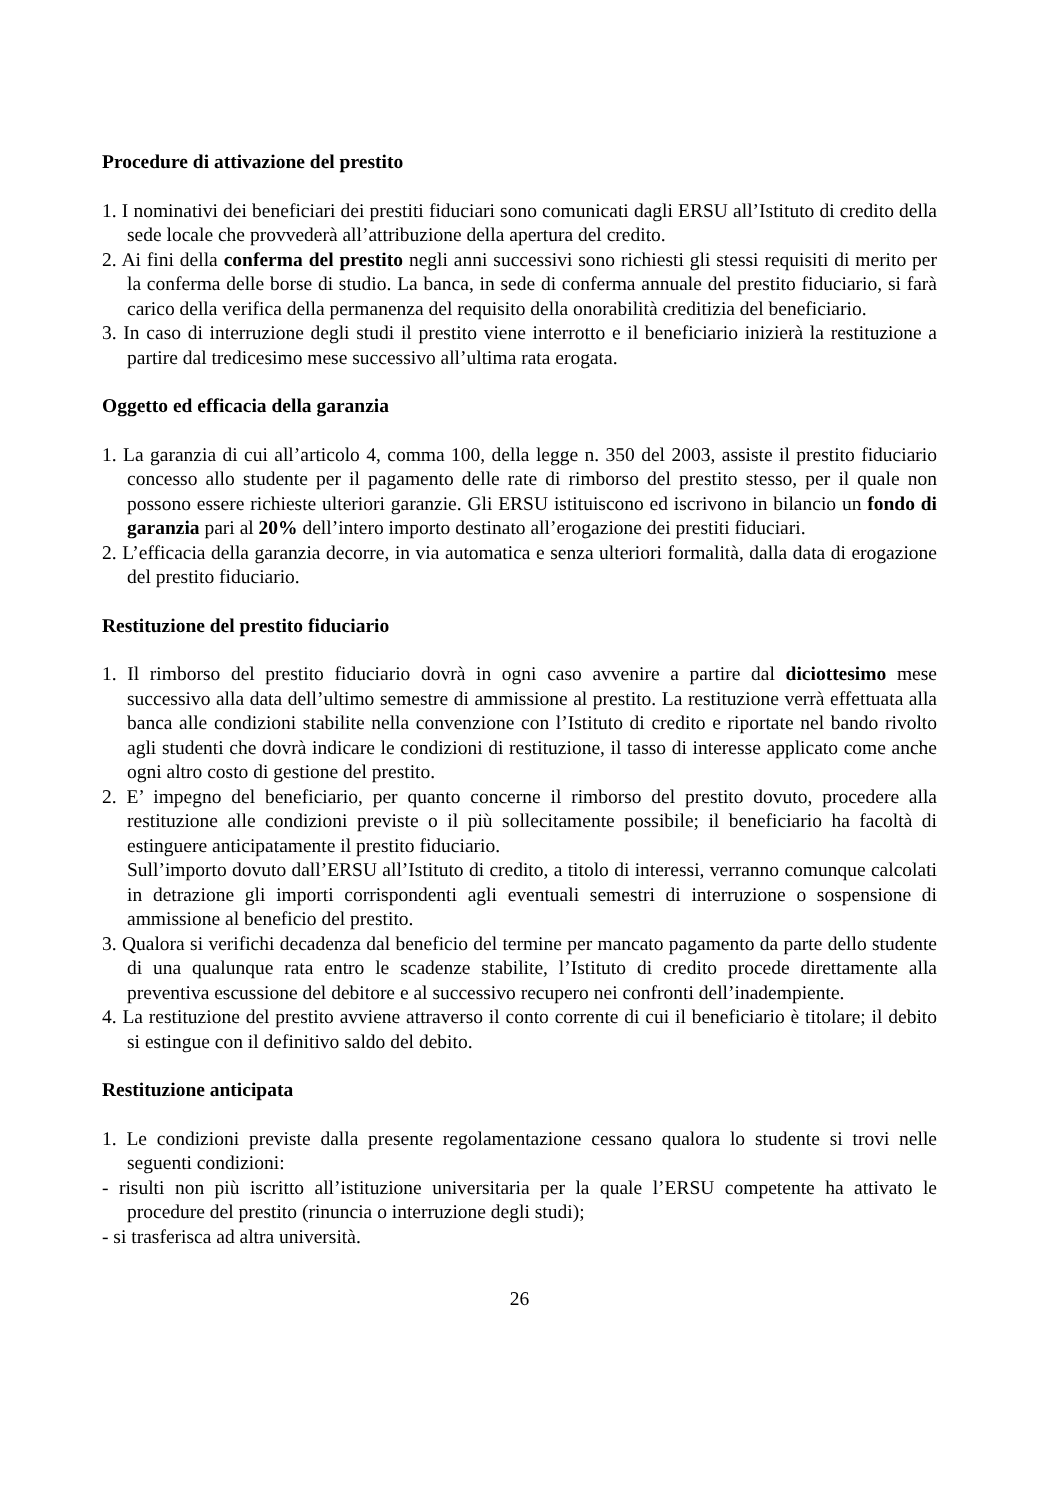Procedure di attivazione del prestito
1. I nominativi dei beneficiari dei prestiti fiduciari sono comunicati dagli ERSU all’Istituto di credito della sede locale che provvederà all’attribuzione della apertura del credito.
2. Ai fini della conferma del prestito negli anni successivi sono richiesti gli stessi requisiti di merito per la conferma delle borse di studio. La banca, in sede di conferma annuale del prestito fiduciario, si farà carico della verifica della permanenza del requisito della onorabilità creditizia del beneficiario.
3. In caso di interruzione degli studi il prestito viene interrotto e il beneficiario inizierà la restituzione a partire dal tredicesimo mese successivo all’ultima rata erogata.
Oggetto ed efficacia della garanzia
1. La garanzia di cui all’articolo 4, comma 100, della legge n. 350 del 2003, assiste il prestito fiduciario concesso allo studente per il pagamento delle rate di rimborso del prestito stesso, per il quale non possono essere richieste ulteriori garanzie. Gli ERSU istituiscono ed iscrivono in bilancio un fondo di garanzia pari al 20% dell’intero importo destinato all’erogazione dei prestiti fiduciari.
2. L’efficacia della garanzia decorre, in via automatica e senza ulteriori formalità, dalla data di erogazione del prestito fiduciario.
Restituzione del prestito fiduciario
1. Il rimborso del prestito fiduciario dovrà in ogni caso avvenire a partire dal diciottesimo mese successivo alla data dell’ultimo semestre di ammissione al prestito. La restituzione verrà effettuata alla banca alle condizioni stabilite nella convenzione con l’Istituto di credito e riportate nel bando rivolto agli studenti che dovrà indicare le condizioni di restituzione, il tasso di interesse applicato come anche ogni altro costo di gestione del prestito.
2. E’ impegno del beneficiario, per quanto concerne il rimborso del prestito dovuto, procedere alla restituzione alle condizioni previste o il più sollecitamente possibile; il beneficiario ha facoltà di estinguere anticipatamente il prestito fiduciario.
Sull’importo dovuto dall’ERSU all’Istituto di credito, a titolo di interessi, verranno comunque calcolati in detrazione gli importi corrispondenti agli eventuali semestri di interruzione o sospensione di ammissione al beneficio del prestito.
3. Qualora si verifichi decadenza dal beneficio del termine per mancato pagamento da parte dello studente di una qualunque rata entro le scadenze stabilite, l’Istituto di credito procede direttamente alla preventiva escussione del debitore e al successivo recupero nei confronti dell’inadempiente.
4. La restituzione del prestito avviene attraverso il conto corrente di cui il beneficiario è titolare; il debito si estingue con il definitivo saldo del debito.
Restituzione anticipata
1. Le condizioni previste dalla presente regolamentazione cessano qualora lo studente si trovi nelle seguenti condizioni:
- risulti non più iscritto all’istituzione universitaria per la quale l’ERSU competente ha attivato le procedure del prestito (rinuncia o interruzione degli studi);
- si trasferisca ad altra università.
26